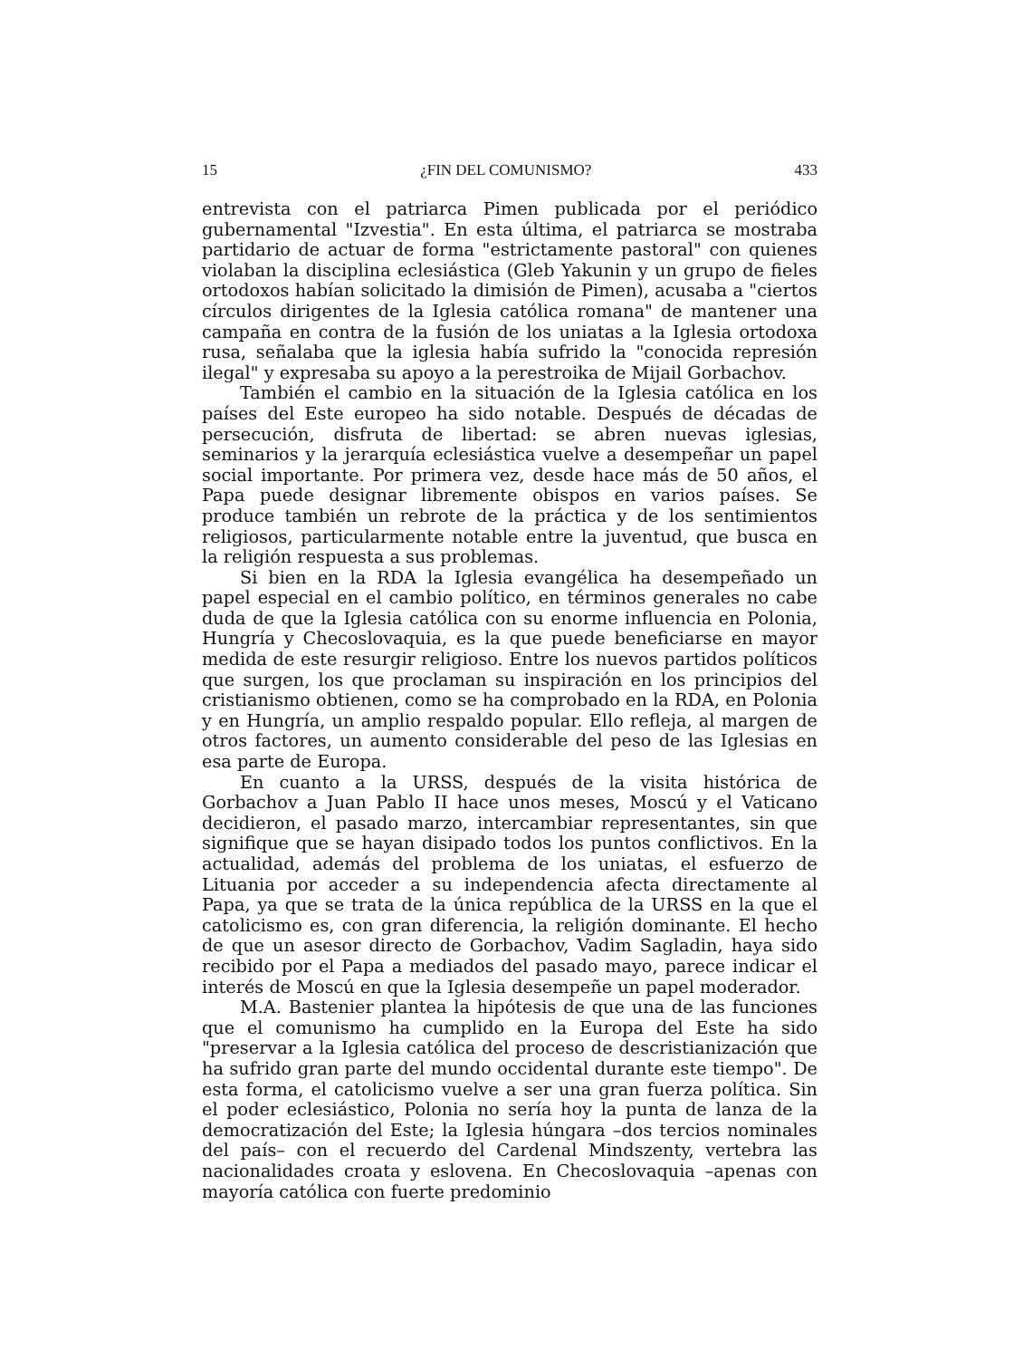15 ¿FIN DEL COMUNISMO? 433
entrevista con el patriarca Pimen publicada por el periódico gubernamental "Izvestia". En esta última, el patriarca se mostraba partidario de actuar de forma "estrictamente pastoral" con quienes violaban la disciplina eclesiástica (Gleb Yakunin y un grupo de fieles ortodoxos habían solicitado la dimisión de Pimen), acusaba a "ciertos círculos dirigentes de la Iglesia católica romana" de mantener una campaña en contra de la fusión de los uniatas a la Iglesia ortodoxa rusa, señalaba que la iglesia había sufrido la "conocida represión ilegal" y expresaba su apoyo a la perestroika de Mijail Gorbachov.
También el cambio en la situación de la Iglesia católica en los países del Este europeo ha sido notable. Después de décadas de persecución, disfruta de libertad: se abren nuevas iglesias, seminarios y la jerarquía eclesiástica vuelve a desempeñar un papel social importante. Por primera vez, desde hace más de 50 años, el Papa puede designar libremente obispos en varios países. Se produce también un rebrote de la práctica y de los sentimientos religiosos, particularmente notable entre la juventud, que busca en la religión respuesta a sus problemas.
Si bien en la RDA la Iglesia evangélica ha desempeñado un papel especial en el cambio político, en términos generales no cabe duda de que la Iglesia católica con su enorme influencia en Polonia, Hungría y Checoslovaquia, es la que puede beneficiarse en mayor medida de este resurgir religioso. Entre los nuevos partidos políticos que surgen, los que proclaman su inspiración en los principios del cristianismo obtienen, como se ha comprobado en la RDA, en Polonia y en Hungría, un amplio respaldo popular. Ello refleja, al margen de otros factores, un aumento considerable del peso de las Iglesias en esa parte de Europa.
En cuanto a la URSS, después de la visita histórica de Gorbachov a Juan Pablo II hace unos meses, Moscú y el Vaticano decidieron, el pasado marzo, intercambiar representantes, sin que signifique que se hayan disipado todos los puntos conflictivos. En la actualidad, además del problema de los uniatas, el esfuerzo de Lituania por acceder a su independencia afecta directamente al Papa, ya que se trata de la única república de la URSS en la que el catolicismo es, con gran diferencia, la religión dominante. El hecho de que un asesor directo de Gorbachov, Vadim Sagladin, haya sido recibido por el Papa a mediados del pasado mayo, parece indicar el interés de Moscú en que la Iglesia desempeñe un papel moderador.
M.A. Bastenier plantea la hipótesis de que una de las funciones que el comunismo ha cumplido en la Europa del Este ha sido "preservar a la Iglesia católica del proceso de descristianización que ha sufrido gran parte del mundo occidental durante este tiempo". De esta forma, el catolicismo vuelve a ser una gran fuerza política. Sin el poder eclesiástico, Polonia no sería hoy la punta de lanza de la democratización del Este; la Iglesia húngara –dos tercios nominales del país– con el recuerdo del Cardenal Mindszenty, vertebra las nacionalidades croata y eslovena. En Checoslovaquia –apenas con mayoría católica con fuerte predominio